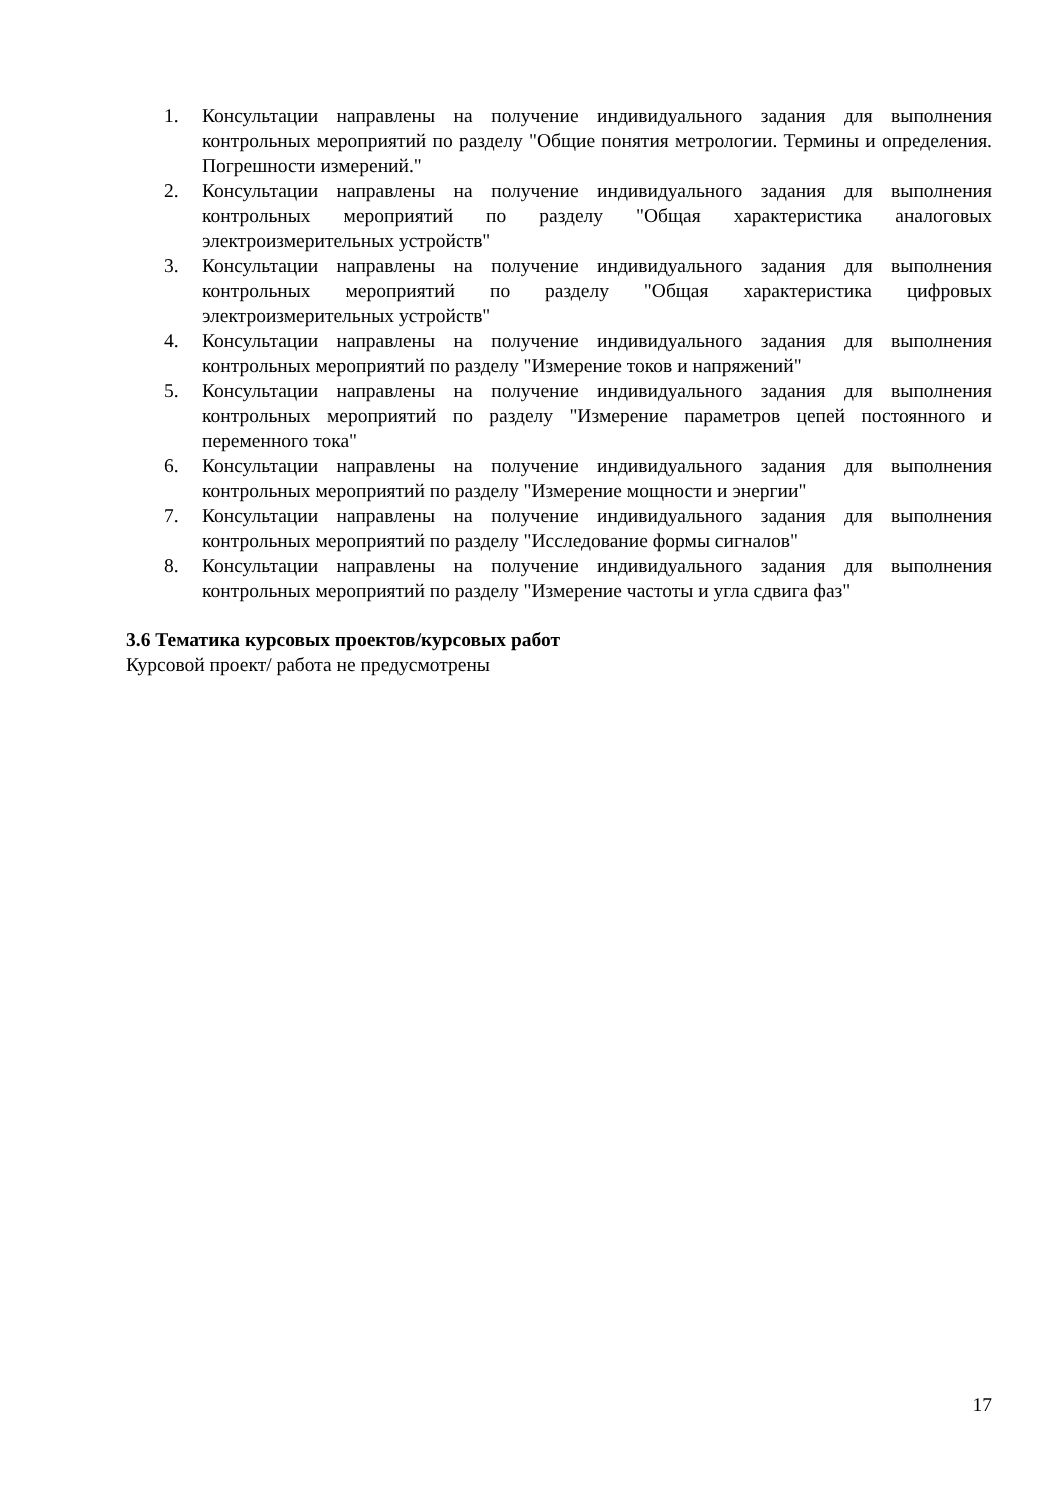1. Консультации направлены на получение индивидуального задания для выполнения контрольных мероприятий по разделу "Общие понятия метрологии. Термины и определения. Погрешности измерений."
2. Консультации направлены на получение индивидуального задания для выполнения контрольных мероприятий по разделу "Общая характеристика аналоговых электроизмерительных устройств"
3. Консультации направлены на получение индивидуального задания для выполнения контрольных мероприятий по разделу "Общая характеристика цифровых электроизмерительных устройств"
4. Консультации направлены на получение индивидуального задания для выполнения контрольных мероприятий по разделу "Измерение токов и напряжений"
5. Консультации направлены на получение индивидуального задания для выполнения контрольных мероприятий по разделу "Измерение параметров цепей постоянного и переменного тока"
6. Консультации направлены на получение индивидуального задания для выполнения контрольных мероприятий по разделу "Измерение мощности и энергии"
7. Консультации направлены на получение индивидуального задания для выполнения контрольных мероприятий по разделу "Исследование формы сигналов"
8. Консультации направлены на получение индивидуального задания для выполнения контрольных мероприятий по разделу "Измерение частоты и угла сдвига фаз"
3.6 Тематика курсовых проектов/курсовых работ
Курсовой проект/ работа не предусмотрены
17